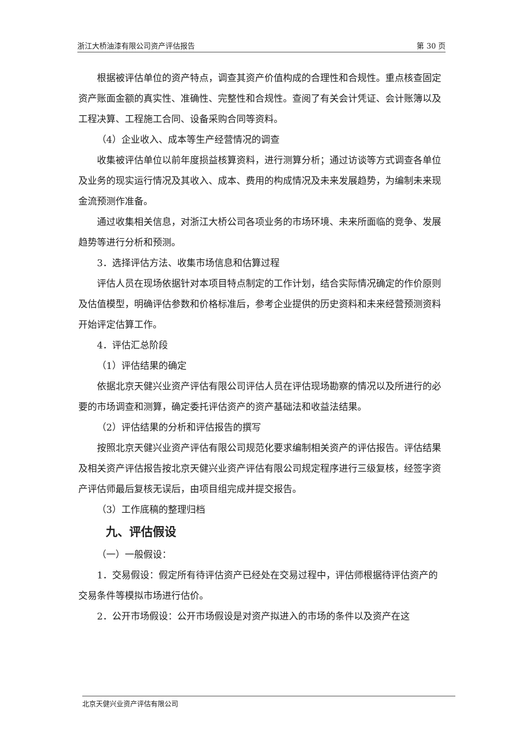浙江大桥油漆有限公司资产评估报告 第 30 页
根据被评估单位的资产特点，调查其资产价值构成的合理性和合规性。重点核查固定资产账面金额的真实性、准确性、完整性和合规性。查阅了有关会计凭证、会计账簿以及工程决算、工程施工合同、设备采购合同等资料。
（4）企业收入、成本等生产经营情况的调查
收集被评估单位以前年度损益核算资料，进行测算分析；通过访谈等方式调查各单位及业务的现实运行情况及其收入、成本、费用的构成情况及未来发展趋势，为编制未来现金流预测作准备。
通过收集相关信息，对浙江大桥公司各项业务的市场环境、未来所面临的竞争、发展趋势等进行分析和预测。
3．选择评估方法、收集市场信息和估算过程
评估人员在现场依据针对本项目特点制定的工作计划，结合实际情况确定的作价原则及估值模型，明确评估参数和价格标准后，参考企业提供的历史资料和未来经营预测资料开始评定估算工作。
4．评估汇总阶段
（1）评估结果的确定
依据北京天健兴业资产评估有限公司评估人员在评估现场勘察的情况以及所进行的必要的市场调查和测算，确定委托评估资产的资产基础法和收益法结果。
（2）评估结果的分析和评估报告的撰写
按照北京天健兴业资产评估有限公司规范化要求编制相关资产的评估报告。评估结果及相关资产评估报告按北京天健兴业资产评估有限公司规定程序进行三级复核，经签字资产评估师最后复核无误后，由项目组完成并提交报告。
（3）工作底稿的整理归档
九、评估假设
（一）一般假设：
1．交易假设：假定所有待评估资产已经处在交易过程中，评估师根据待评估资产的交易条件等模拟市场进行估价。
2．公开市场假设：公开市场假设是对资产拟进入的市场的条件以及资产在这
北京天健兴业资产评估有限公司